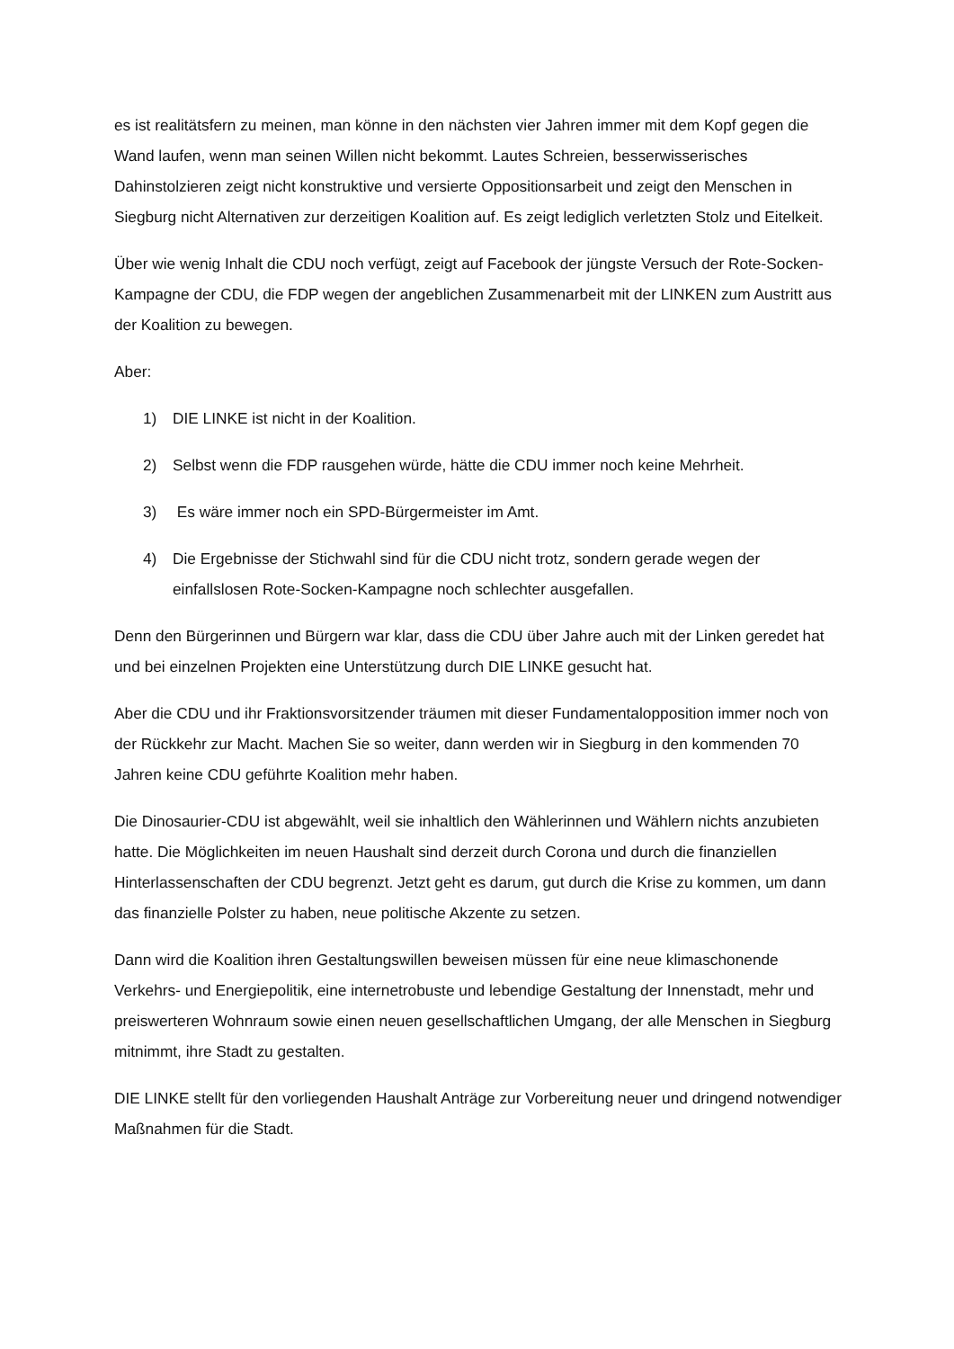es ist realitätsfern zu meinen, man könne in den nächsten vier Jahren immer mit dem Kopf gegen die Wand laufen, wenn man seinen Willen nicht bekommt. Lautes Schreien, besserwisserisches Dahinstolzieren zeigt nicht konstruktive und versierte Oppositionsarbeit und zeigt den Menschen in Siegburg nicht Alternativen zur derzeitigen Koalition auf. Es zeigt lediglich verletzten Stolz und Eitelkeit.
Über wie wenig Inhalt die CDU noch verfügt, zeigt auf Facebook der jüngste Versuch der Rote-Socken-Kampagne der CDU, die FDP wegen der angeblichen Zusammenarbeit mit der LINKEN zum Austritt aus der Koalition zu bewegen.
Aber:
1) DIE LINKE ist nicht in der Koalition.
2) Selbst wenn die FDP rausgehen würde, hätte die CDU immer noch keine Mehrheit.
3) Es wäre immer noch ein SPD-Bürgermeister im Amt.
4) Die Ergebnisse der Stichwahl sind für die CDU nicht trotz, sondern gerade wegen der einfallslosen Rote-Socken-Kampagne noch schlechter ausgefallen.
Denn den Bürgerinnen und Bürgern war klar, dass die CDU über Jahre auch mit der Linken geredet hat und bei einzelnen Projekten eine Unterstützung durch DIE LINKE gesucht hat.
Aber die CDU und ihr Fraktionsvorsitzender träumen mit dieser Fundamentalopposition immer noch von der Rückkehr zur Macht. Machen Sie so weiter, dann werden wir in Siegburg in den kommenden 70 Jahren keine CDU geführte Koalition mehr haben.
Die Dinosaurier-CDU ist abgewählt, weil sie inhaltlich den Wählerinnen und Wählern nichts anzubieten hatte. Die Möglichkeiten im neuen Haushalt sind derzeit durch Corona und durch die finanziellen Hinterlassenschaften der CDU begrenzt. Jetzt geht es darum, gut durch die Krise zu kommen, um dann das finanzielle Polster zu haben, neue politische Akzente zu setzen.
Dann wird die Koalition ihren Gestaltungswillen beweisen müssen für eine neue klimaschonende Verkehrs- und Energiepolitik, eine internetrobuste und lebendige Gestaltung der Innenstadt, mehr und preiswerteren Wohnraum sowie einen neuen gesellschaftlichen Umgang, der alle Menschen in Siegburg mitnimmt, ihre Stadt zu gestalten.
DIE LINKE stellt für den vorliegenden Haushalt Anträge zur Vorbereitung neuer und dringend notwendiger Maßnahmen für die Stadt.